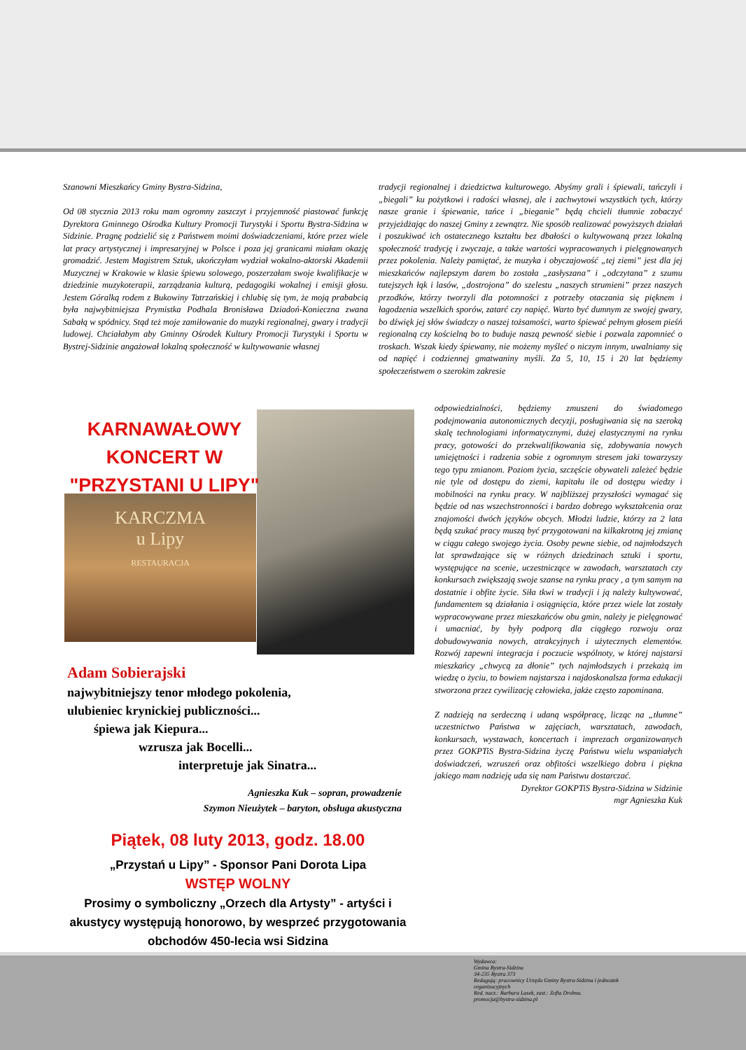Szanowni Mieszkańcy Gminy Bystra-Sidzina,
Od 08 stycznia 2013 roku mam ogromny zaszczyt i przyjemność piastować funkcję Dyrektora Gminnego Ośrodka Kultury Promocji Turystyki i Sportu Bystra-Sidzina w Sidzinie. Pragnę podzielić się z Państwem moimi doświadczeniami, które przez wiele lat pracy artystycznej i impresaryjnej w Polsce i poza jej granicami miałam okazję gromadzić. Jestem Magistrem Sztuk, ukończyłam wydział wokalno-aktorski Akademii Muzycznej w Krakowie w klasie śpiewu solowego, poszerzałam swoje kwalifikacje w dziedzinie muzykoterapii, zarządzania kulturą, pedagogiki wokalnej i emisji głosu. Jestem Góralką rodem z Bukowiny Tatrzańskiej i chlubię się tym, że moją prababcią była najwybitniejsza Prymistka Podhala Bronisława Dziadoń-Konieczna zwana Sabałą w spódnicy. Stąd też moje zamiłowanie do muzyki regionalnej, gwary i tradycji ludowej. Chciałabym aby Gminny Ośrodek Kultury Promocji Turystyki i Sportu w Bystrej-Sidzinie angażował lokalną społeczność w kultywowanie własnej
tradycji regionalnej i dziedzictwa kulturowego. Abyśmy grali i śpiewali, tańczyli i „biegali” ku pożytkowi i radości własnej, ale i zachwytowi wszystkich tych, którzy nasze granie i śpiewanie, tańce i „bieganie” będą chcieli tłumnie zobaczyć przyjeżdżając do naszej Gminy z zewnątrz. Nie sposób realizować powyższych działań i poszukiwać ich ostatecznego kształtu bez dbałości o kultywowaną przez lokalną społeczność tradycję i zwyczaje, a także wartości wypracowanych i pielęgnowanych przez pokolenia. Należy pamiętać, że muzyka i obyczajowość „tej ziemi” jest dla jej mieszkańców najlepszym darem bo została „zasłyszana” i „odczytana” z szumu tutejszych łąk i lasów, „dostrojona” do szelestu „naszych strumieni” przez naszych przodków, którzy tworzyli dla potomności z potrzeby otaczania się pięknem i łagodzenia wszelkich sporów, zatarć czy napięć. Warto być dumnym ze swojej gwary, bo dźwięk jej słów świadczy o naszej tożsamości, warto śpiewać pełnym głosem pieśń regionalną czy kościelną bo to buduje naszą pewność siebie i pozwala zapomnieć o troskach. Wszak kiedy śpiewamy, nie możemy myśleć o niczym innym, uwalniamy się od napięć i codziennej gmatwaniny myśli. Za 5, 10, 15 i 20 lat będziemy społeczeństwem o szerokim zakresie
odpowiedzialności, będziemy zmuszeni do świadomego podejmowania autonomicznych decyzji, posługiwania się na szeroką skalę technologiami informatycznymi, dużej elastycznymi na rynku pracy, gotowości do przekwalifikowania się, zdobywania nowych umiejętności i radzenia sobie z ogromnym stresem jaki towarzyszy tego typu zmianom. Poziom życia, szczęście obywateli zależeć będzie nie tyle od dostępu do ziemi, kapitału ile od dostępu wiedzy i mobilności na rynku pracy. W najbliższej przyszłości wymagać się będzie od nas wszechstronności i bardzo dobrego wykształcenia oraz znajomości dwóch języków obcych. Młodzi ludzie, którzy za 2 lata będą szukać pracy muszą być przygotowani na kilkakrotną jej zmianę w ciągu całego swojego życia. Osoby pewne siebie, od najmłodszych lat sprawdzające się w różnych dziedzinach sztuki i sportu, występujące na scenie, uczestniczące w zawodach, warsztatach czy konkursach zwiększają swoje szanse na rynku pracy , a tym samym na dostatnie i obfite życie. Siła tkwi w tradycji i ją należy kultywować, fundamentem są działania i osiągnięcia, które przez wiele lat zostały wypracowywane przez mieszkańców obu gmin, należy je pielęgnować i umacniać, by były podporą dla ciągłego rozwoju oraz dobudowywania nowych, atrakcyjnych i użytecznych elementów. Rozwój zapewni integracja i poczucie wspólnoty, w której najstarsi mieszkańcy „chwycą za dłonie” tych najmłodszych i przekażą im wiedzę o życiu, to bowiem najstarsza i najdoskonalsza forma edukacji stworzona przez cywilizację człowieka, jakże często zapominana.
Z nadzieją na serdeczną i udaną współpracę, licząc na „tłumne” uczestnictwo Państwa w zajęciach, warsztatach, zawodach, konkursach, wystawach, koncertach i imprezach organizowanych przez GOKPTiS Bystra-Sidzina życzę Państwu wielu wspaniałych doświadczeń, wzruszeń oraz obfitości wszelkiego dobra i piękna jakiego mam nadzieję uda się nam Państwu dostarczać.
Dyrektor GOKPTiS Bystra-Sidzina w Sidzinie
mgr Agnieszka Kuk
KARCZMA
u Lipy
RESTAURACJA
KARNAWAŁOWY
KONCERT W
"PRZYSTANI U LIPY"
Adam Sobierajski
najwybitniejszy tenor młodego pokolenia,
ulubieniec krynickiej publiczności...
śpiewa jak Kiepura...
wzrusza jak Bocelli...
interpretuje jak Sinatra...
Agnieszka Kuk – sopran, prowadzenie
Szymon Nieużytek – baryton, obsługa akustyczna
Piątek, 08 luty 2013, godz. 18.00
„Przystań u Lipy” - Sponsor Pani Dorota Lipa
WSTĘP WOLNY
Prosimy o symboliczny „Orzech dla Artysty” - artyści i akustycy występują honorowo, by wesprzeć przygotowania obchodów 450-lecia wsi Sidzina
Wydawca:
Gmina Bystra-Sidzina
34-235 Bystra 373
Redagują: pracownicy Urzędu Gminy Bystra-Sidzina i jednostek
organizacyjnych
Red. nacz.: Barbara Lasek, zast.: Zofia Drobna.
promocja@bystra-sidzina.pl